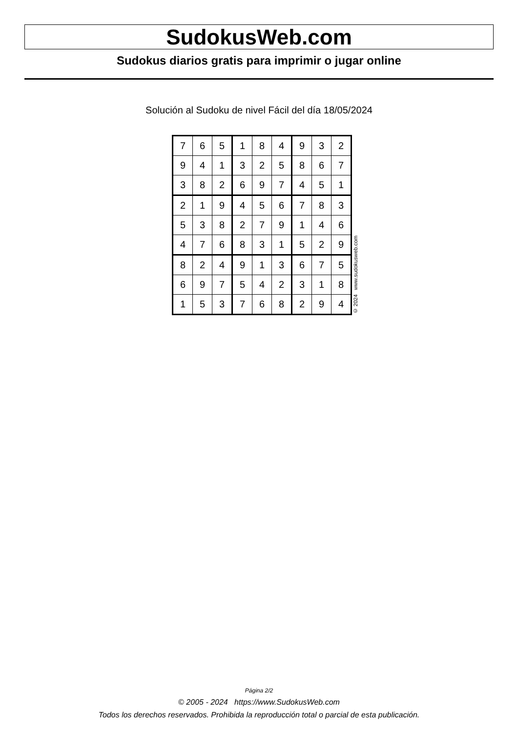SudokusWeb.com
Sudokus diarios gratis para imprimir o jugar online
Solución al Sudoku de nivel Fácil del día 18/05/2024
| 7 | 6 | 5 | 1 | 8 | 4 | 9 | 3 | 2 |
| 9 | 4 | 1 | 3 | 2 | 5 | 8 | 6 | 7 |
| 3 | 8 | 2 | 6 | 9 | 7 | 4 | 5 | 1 |
| 2 | 1 | 9 | 4 | 5 | 6 | 7 | 8 | 3 |
| 5 | 3 | 8 | 2 | 7 | 9 | 1 | 4 | 6 |
| 4 | 7 | 6 | 8 | 3 | 1 | 5 | 2 | 9 |
| 8 | 2 | 4 | 9 | 1 | 3 | 6 | 7 | 5 |
| 6 | 9 | 7 | 5 | 4 | 2 | 3 | 1 | 8 |
| 1 | 5 | 3 | 7 | 6 | 8 | 2 | 9 | 4 |
© 2024 www.sudokusweb.com
Página 2/2
© 2005 - 2024 https://www.SudokusWeb.com
Todos los derechos reservados. Prohibida la reproducción total o parcial de esta publicación.